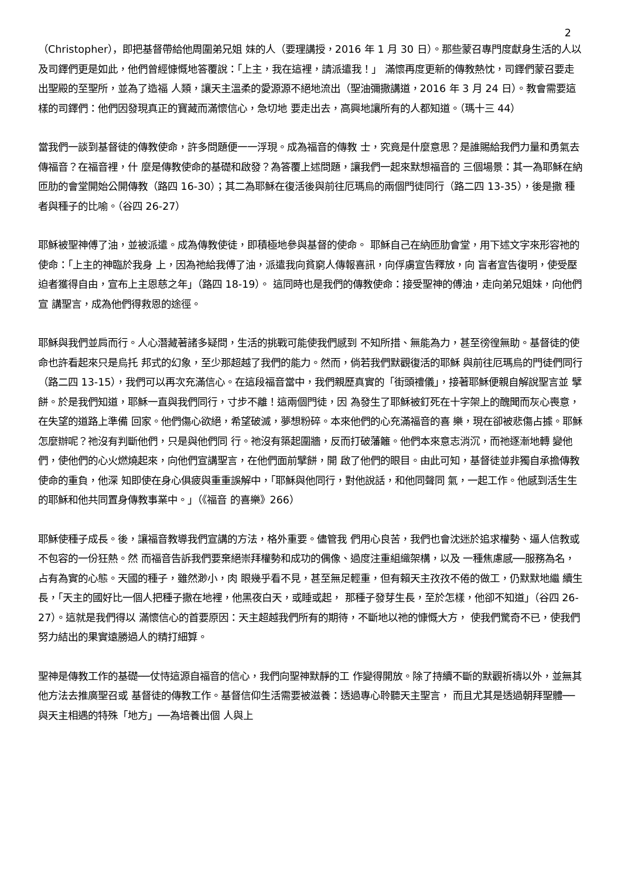2
（Christopher），即把基督帶給他周圍弟兄姐 妹的人（要理講授，2016 年 1 月 30 日）。那些蒙召專門度獻身生活的人以 及司鐸們更是如此，他們曾經慷慨地答覆說：「上主，我在這裡，請派遣我！」 滿懷再度更新的傳教熱忱，司鐸們蒙召要走出聖殿的至聖所，並為了造福 人類，讓天主溫柔的愛源源不絕地流出（聖油彌撒講道，2016 年 3 月 24 日）。教會需要這樣的司鐸們：他們因發現真正的寶藏而滿懷信心，急切地 要走出去，高興地讓所有的人都知道。（瑪十三 44）
當我們一談到基督徒的傳教使命，許多問題便一一浮現。成為福音的傳教 士，究竟是什麼意思？是誰賜給我們力量和勇氣去傳福音？在福音裡，什 麼是傳教使命的基礎和啟發？為答覆上述問題，讓我們一起來默想福音的 三個場景：其一為耶穌在納匝肋的會堂開始公開傳教（路四 16-30）；其二為耶穌在復活後與前往厄瑪烏的兩個門徒同行（路二四 13-35），後是撒 種者與種子的比喻。（谷四 26-27）
耶穌被聖神傅了油，並被派遣。成為傳教使徒，即積極地參與基督的使命。 耶穌自己在納匝肋會堂，用下述文字來形容祂的使命：「上主的神臨於我身 上，因為祂給我傅了油，派遣我向貧窮人傳報喜訊，向俘虜宣告釋放，向 盲者宣告復明，使受壓迫者獲得自由，宣布上主恩慈之年」（路四 18-19）。 這同時也是我們的傳教使命：接受聖神的傅油，走向弟兄姐妹，向他們宣 講聖言，成為他們得救恩的途徑。
耶穌與我們並肩而行。人心潛藏著諸多疑問，生活的挑戰可能使我們感到 不知所措、無能為力，甚至徬徨無助。基督徒的使命也許看起來只是烏托 邦式的幻象，至少那超越了我們的能力。然而，倘若我們默觀復活的耶穌 與前往厄瑪烏的門徒們同行（路二四 13-15），我們可以再次充滿信心。在這段福音當中，我們親歷真實的「街頭禮儀」，接著耶穌便親自解說聖言並 擘餅。於是我們知道，耶穌一直與我們同行，寸步不離！這兩個門徒，因 為發生了耶穌被釘死在十字架上的醜聞而灰心喪意，在失望的道路上準備 回家。他們傷心欲絕，希望破滅，夢想粉碎。本來他們的心充滿福音的喜 樂，現在卻被悲傷占據。耶穌怎麼辦呢？祂沒有判斷他們，只是與他們同 行。祂沒有築起圍牆，反而打破藩籬。他們本來意志消沉，而祂逐漸地轉 變他們，使他們的心火燃燒起來，向他們宣講聖言，在他們面前擘餅，開 啟了他們的眼目。由此可知，基督徒並非獨自承擔傳教使命的重負，他深 知即使在身心俱疲與重重誤解中，「耶穌與他同行，對他說話，和他同聲同 氣，一起工作。他感到活生生的耶穌和他共同置身傳教事業中。」（《福音 的喜樂》266）
耶穌使種子成長。後，讓福音教導我們宣講的方法，格外重要。儘管我 們用心良苦，我們也會沈迷於追求權勢、逼人信教或不包容的一份狂熱。然 而福音告訴我們要棄絕崇拜權勢和成功的偶像、過度注重組織架構，以及 一種焦慮感──服務為名，占有為實的心態。天國的種子，雖然渺小，肉 眼幾乎看不見，甚至無足輕重，但有賴天主孜孜不倦的做工，仍默默地繼 續生長，「天主的國好比一個人把種子撒在地裡，他黑夜白天，或睡或起， 那種子發芽生長，至於怎樣，他卻不知道」（谷四 26-27）。這就是我們得以 滿懷信心的首要原因：天主超越我們所有的期待，不斷地以祂的慷慨大方， 使我們驚奇不已，使我們努力結出的果實遠勝過人的精打細算。
聖神是傳教工作的基礎──仗恃這源自福音的信心，我們向聖神默靜的工 作變得開放。除了持續不斷的默觀祈禱以外，並無其他方法去推廣聖召或 基督徒的傳教工作。基督信仰生活需要被滋養：透過專心聆聽天主聖言， 而且尤其是透過朝拜聖體──與天主相遇的特殊「地方」──為培養出個 人與上